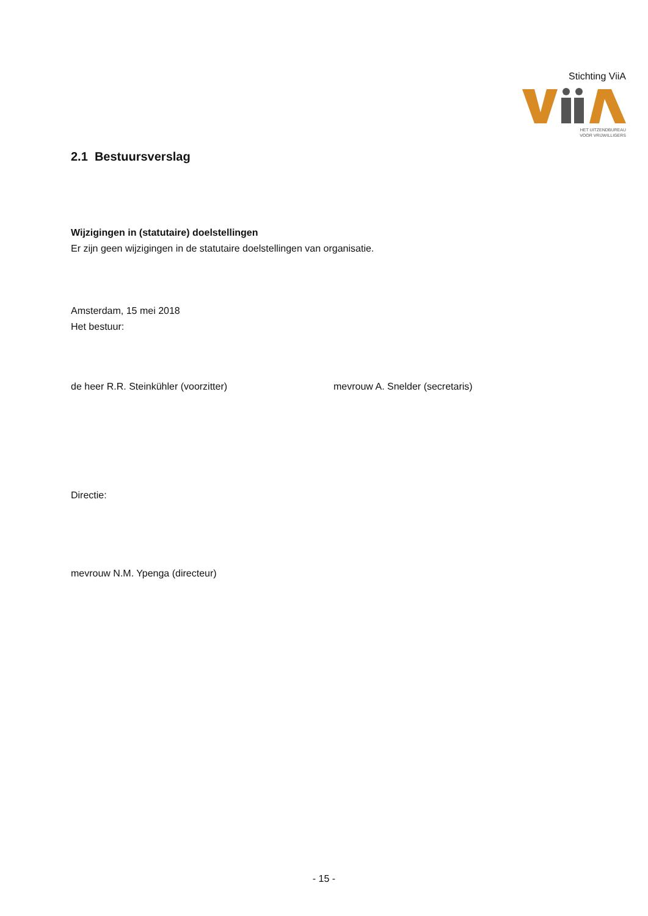Stichting ViiA
HET UITZENDBUREAU
VOOR VRIJWILLIGERS
2.1 Bestuursverslag
Wijzigingen in (statutaire) doelstellingen
Er zijn geen wijzigingen in de statutaire doelstellingen van organisatie.
Amsterdam, 15 mei 2018
Het bestuur:
de heer R.R. Steinkühler (voorzitter) mevrouw A. Snelder (secretaris)
Directie:
mevrouw N.M. Ypenga (directeur)
- 15 -